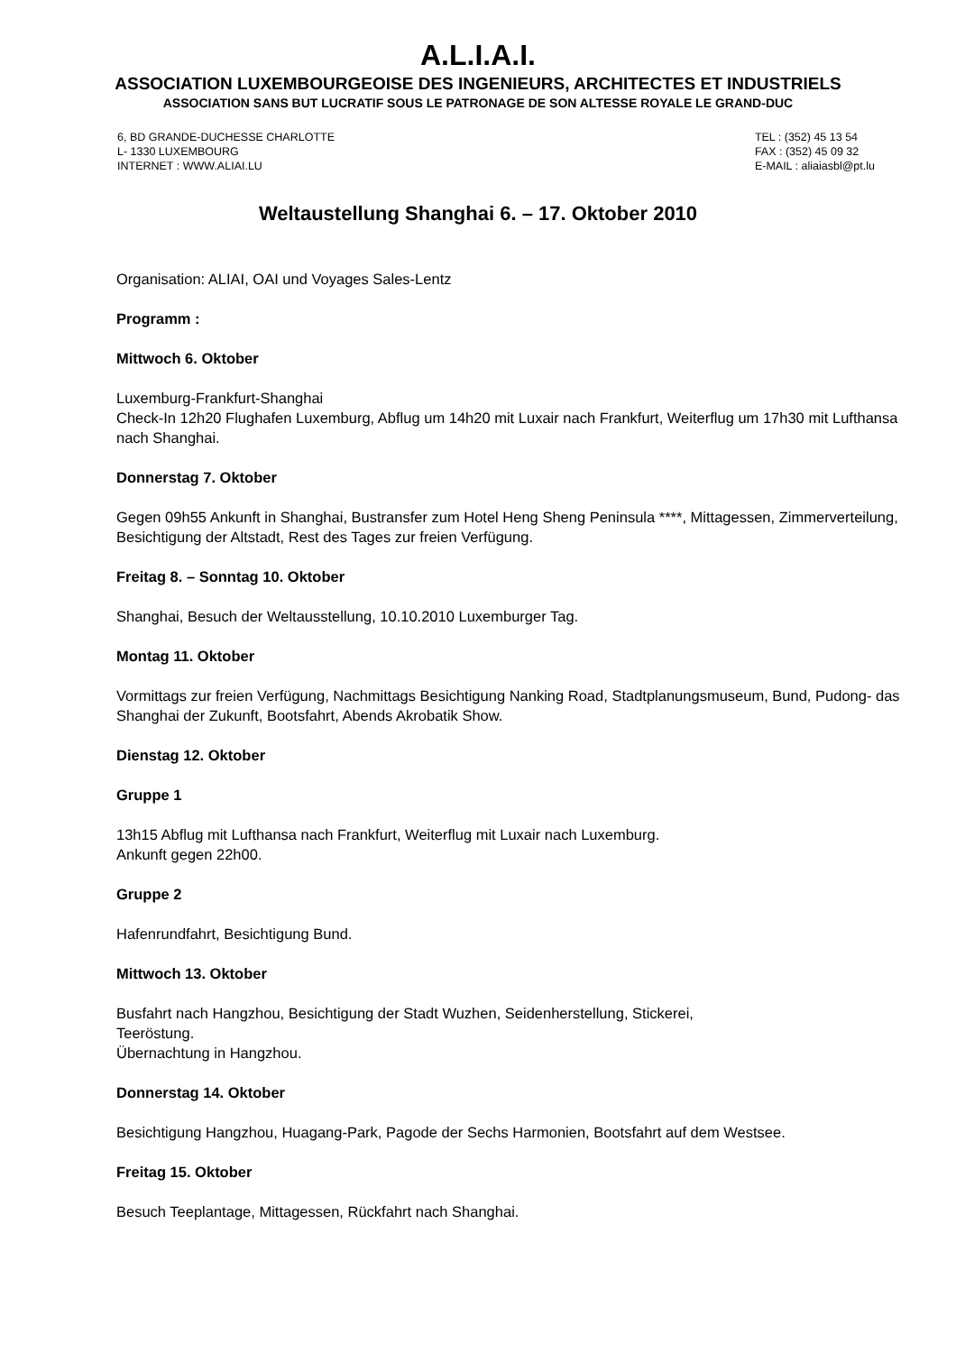A.L.I.A.I.
ASSOCIATION LUXEMBOURGEOISE DES INGENIEURS, ARCHITECTES ET INDUSTRIELS
ASSOCIATION SANS BUT LUCRATIF SOUS LE PATRONAGE DE SON ALTESSE ROYALE LE GRAND-DUC
6, BD GRANDE-DUCHESSE CHARLOTTE
L- 1330 LUXEMBOURG
INTERNET : WWW.ALIAI.LU
TEL : (352) 45 13 54
FAX : (352) 45 09 32
E-MAIL : aliaiasbl@pt.lu
Weltaustellung Shanghai 6. – 17. Oktober 2010
Organisation: ALIAI, OAI und Voyages Sales-Lentz
Programm :
Mittwoch 6. Oktober
Luxemburg-Frankfurt-Shanghai
Check-In 12h20 Flughafen Luxemburg, Abflug um 14h20 mit Luxair nach Frankfurt, Weiterflug um 17h30 mit Lufthansa nach Shanghai.
Donnerstag 7. Oktober
Gegen 09h55 Ankunft in Shanghai, Bustransfer zum Hotel Heng Sheng Peninsula ****, Mittagessen, Zimmerverteilung, Besichtigung der Altstadt, Rest des Tages zur freien Verfügung.
Freitag 8. – Sonntag 10. Oktober
Shanghai, Besuch der Weltausstellung, 10.10.2010 Luxemburger Tag.
Montag 11. Oktober
Vormittags zur freien Verfügung, Nachmittags Besichtigung Nanking Road, Stadtplanungsmuseum, Bund, Pudong- das Shanghai der Zukunft, Bootsfahrt, Abends Akrobatik Show.
Dienstag 12. Oktober
Gruppe 1
13h15 Abflug mit Lufthansa nach Frankfurt, Weiterflug mit Luxair nach Luxemburg.
Ankunft gegen 22h00.
Gruppe 2
Hafenrundfahrt, Besichtigung Bund.
Mittwoch 13. Oktober
Busfahrt nach Hangzhou, Besichtigung der Stadt Wuzhen, Seidenherstellung, Stickerei,
Teeröstung.
Übernachtung in Hangzhou.
Donnerstag 14. Oktober
Besichtigung Hangzhou, Huagang-Park, Pagode der Sechs Harmonien, Bootsfahrt auf dem Westsee.
Freitag 15. Oktober
Besuch Teeplantage, Mittagessen, Rückfahrt nach Shanghai.